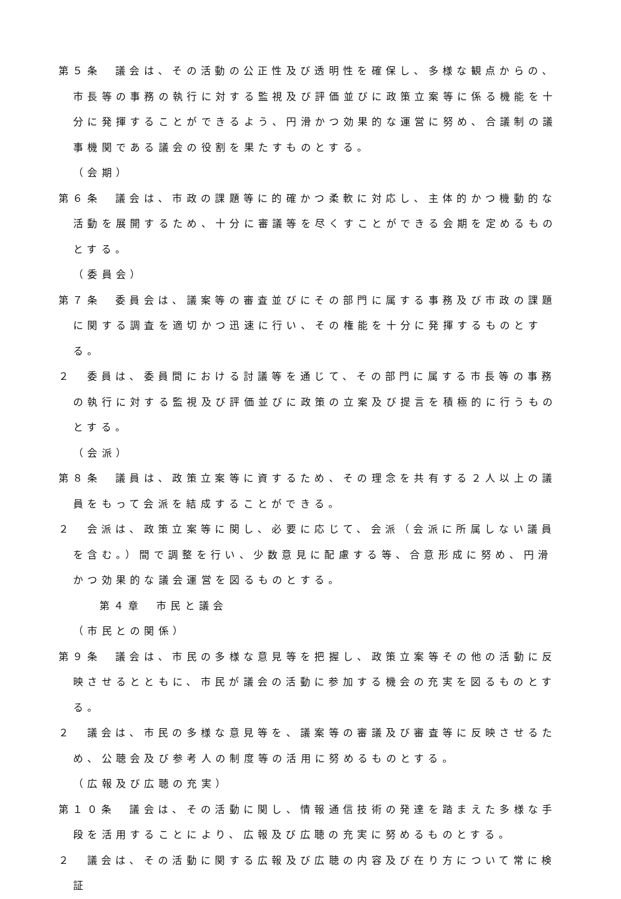第５条　議会は、その活動の公正性及び透明性を確保し、多様な観点からの、市長等の事務の執行に対する監視及び評価並びに政策立案等に係る機能を十分に発揮することができるよう、円滑かつ効果的な運営に努め、合議制の議事機関である議会の役割を果たすものとする。
（会期）
第６条　議会は、市政の課題等に的確かつ柔軟に対応し、主体的かつ機動的な活動を展開するため、十分に審議等を尽くすことができる会期を定めるものとする。
（委員会）
第７条　委員会は、議案等の審査並びにその部門に属する事務及び市政の課題に関する調査を適切かつ迅速に行い、その権能を十分に発揮するものとする。
２　委員は、委員間における討議等を通じて、その部門に属する市長等の事務の執行に対する監視及び評価並びに政策の立案及び提言を積極的に行うものとする。
（会派）
第８条　議員は、政策立案等に資するため、その理念を共有する２人以上の議員をもって会派を結成することができる。
２　会派は、政策立案等に関し、必要に応じて、会派（会派に所属しない議員を含む。）間で調整を行い、少数意見に配慮する等、合意形成に努め、円滑かつ効果的な議会運営を図るものとする。
第４章　市民と議会
（市民との関係）
第９条　議会は、市民の多様な意見等を把握し、政策立案等その他の活動に反映させるとともに、市民が議会の活動に参加する機会の充実を図るものとする。
２　議会は、市民の多様な意見等を、議案等の審議及び審査等に反映させるため、公聴会及び参考人の制度等の活用に努めるものとする。
（広報及び広聴の充実）
第１０条　議会は、その活動に関し、情報通信技術の発達を踏まえた多様な手段を活用することにより、広報及び広聴の充実に努めるものとする。
２　議会は、その活動に関する広報及び広聴の内容及び在り方について常に検証